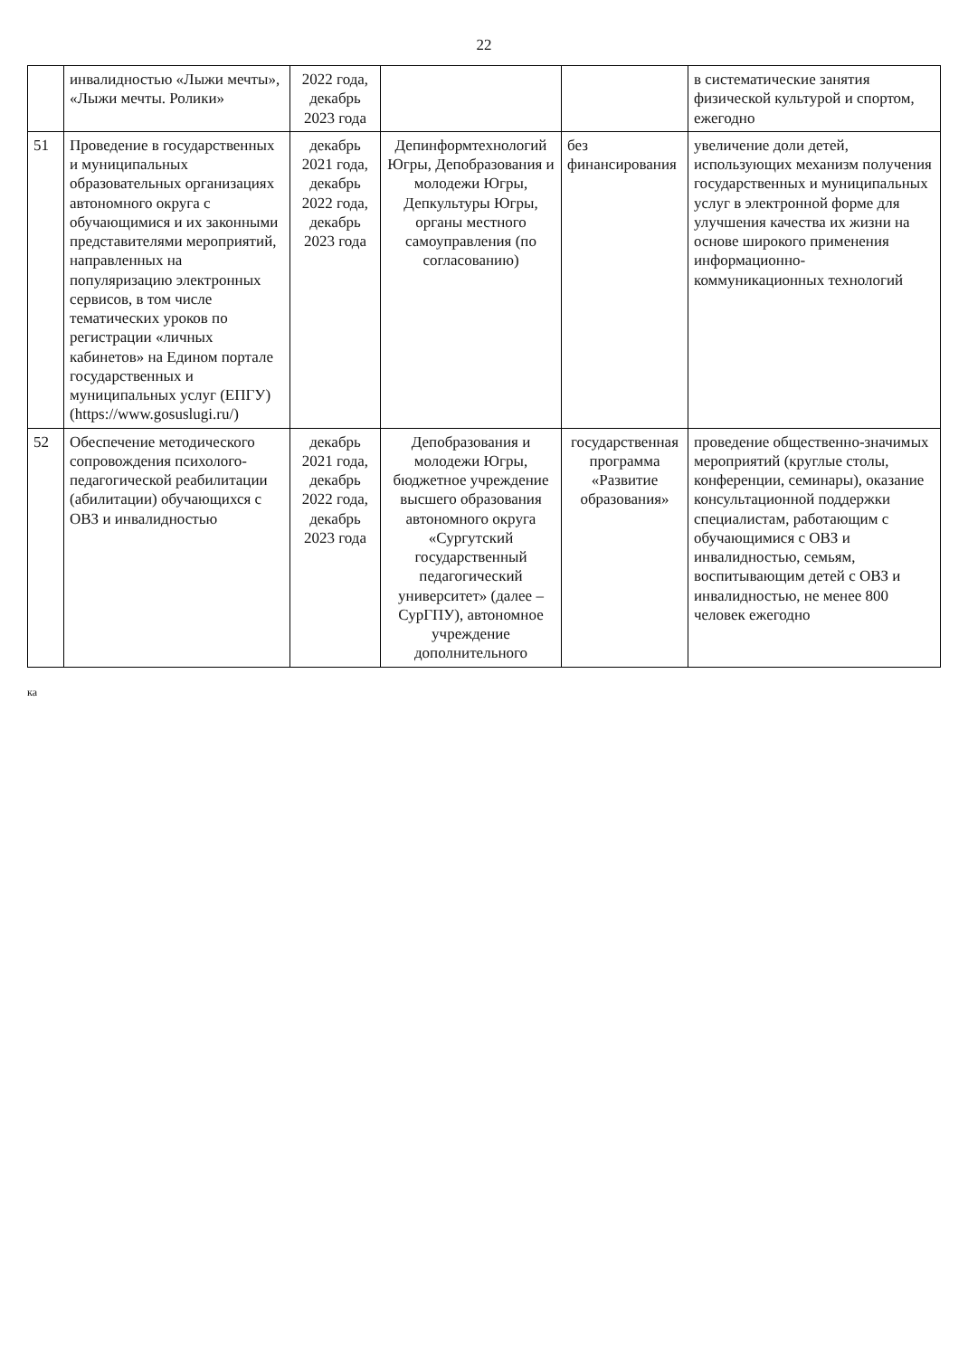22
| | инвалидностью «Лыжи мечты», «Лыжи мечты. Ролики» | 2022 года, декабрь 2023 года | | | в систематические занятия физической культурой и спортом, ежегодно |
| 51 | Проведение в государственных и муниципальных образовательных организациях автономного округа с обучающимися и их законными представителями мероприятий, направленных на популяризацию электронных сервисов, в том числе тематических уроков по регистрации «личных кабинетов» на Едином портале государственных и муниципальных услуг (ЕПГУ) (https://www.gosuslugi.ru/) | декабрь 2021 года, декабрь 2022 года, декабрь 2023 года | Депинформтехнологий Югры, Депобразования и молодежи Югры, Депкультуры Югры, органы местного самоуправления (по согласованию) | без финансирования | увеличение доли детей, использующих механизм получения государственных и муниципальных услуг в электронной форме для улучшения качества их жизни на основе широкого применения информационно-коммуникационных технологий |
| 52 | Обеспечение методического сопровождения психолого-педагогической реабилитации (абилитации) обучающихся с ОВЗ и инвалидностью | декабрь 2021 года, декабрь 2022 года, декабрь 2023 года | Депобразования и молодежи Югры, бюджетное учреждение высшего образования автономного округа «Сургутский государственный педагогический университет» (далее – СурГПУ), автономное учреждение дополнительного | государственная программа «Развитие образования» | проведение общественно-значимых мероприятий (круглые столы, конференции, семинары), оказание консультационной поддержки специалистам, работающим с обучающимися с ОВЗ и инвалидностью, семьям, воспитывающим детей с ОВЗ и инвалидностью, не менее 800 человек ежегодно |
ка